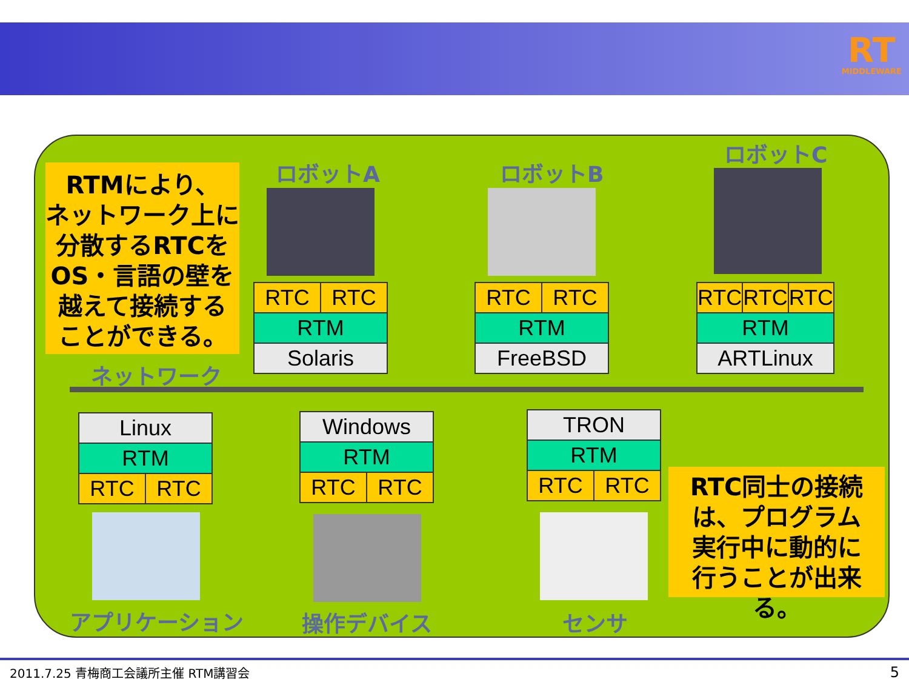RT
MIDDLEWARE
RTMにより、
ネットワーク上に
分散するRTCを
OS・言語の壁を
越えて接続する
ことができる。
ネットワーク
ロボットA ロボットB
ロボットC
| RTC | RTC |
| RTM | |
| Solaris | |
| RTC | RTC |
| RTM | |
| FreeBSD | |
| RTC | RTC | RTC |
| RTM | | |
| ARTLinux | | |
| Linux | |
| RTM | |
| RTC | RTC |
| Windows | |
| RTM | |
| RTC | RTC |
| TRON | |
| RTM | |
| RTC | RTC |
RTC同士の接続
は、プログラム
実行中に動的に
行うことが出来る。
アプリケーション 操作デバイス センサ
2011.7.25 青梅商工会議所主催 RTM講習会 5